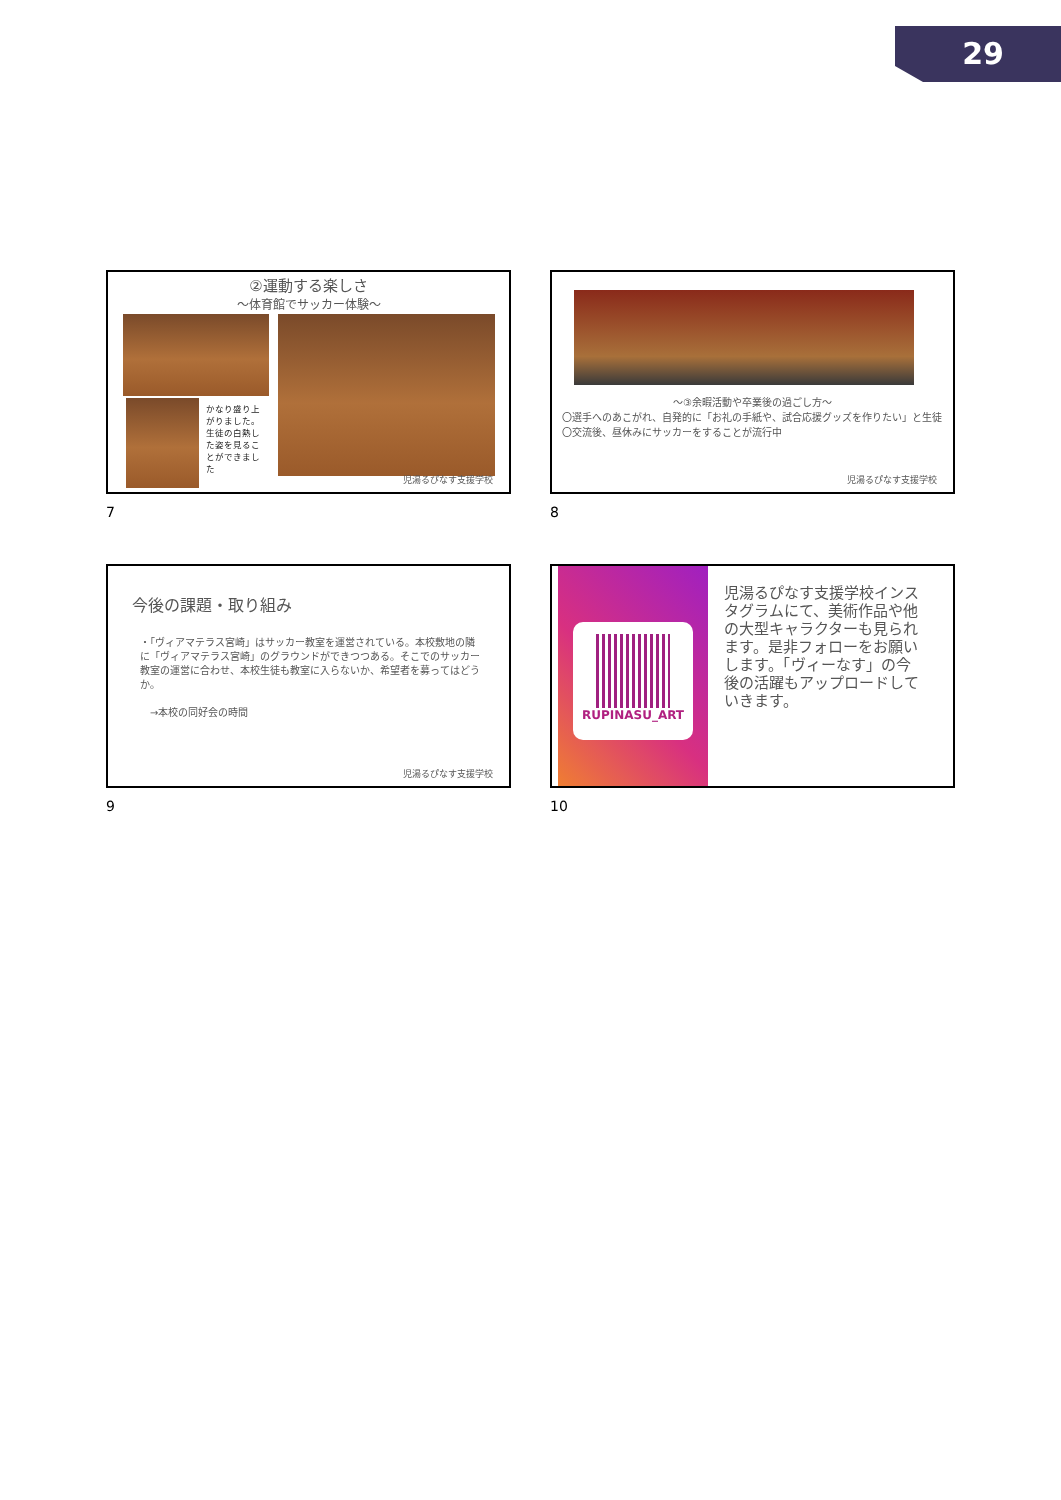29
②運動する楽しさ
～体育館でサッカー体験～
かなり盛り上がりました。生徒の白熱した姿を見ることができました
児湯るぴなす支援学校
7
～③余暇活動や卒業後の過ごし方～
〇選手へのあこがれ、自発的に「お礼の手紙や、試合応援グッズを作りたい」と生徒
〇交流後、昼休みにサッカーをすることが流行中
児湯るぴなす支援学校
8
今後の課題・取り組み
・「ヴィアマテラス宮崎」はサッカー教室を運営されている。本校敷地の隣に「ヴィアマテラス宮崎」のグラウンドができつつある。そこでのサッカー教室の運営に合わせ、本校生徒も教室に入らないか、希望者を募ってはどうか。
　→本校の同好会の時間
児湯るぴなす支援学校
9
RUPINASU_ART
児湯るぴなす支援学校インスタグラムにて、美術作品や他の大型キャラクターも見られます。是非フォローをお願いします。「ヴィーなす」の今後の活躍もアップロードしていきます。
10